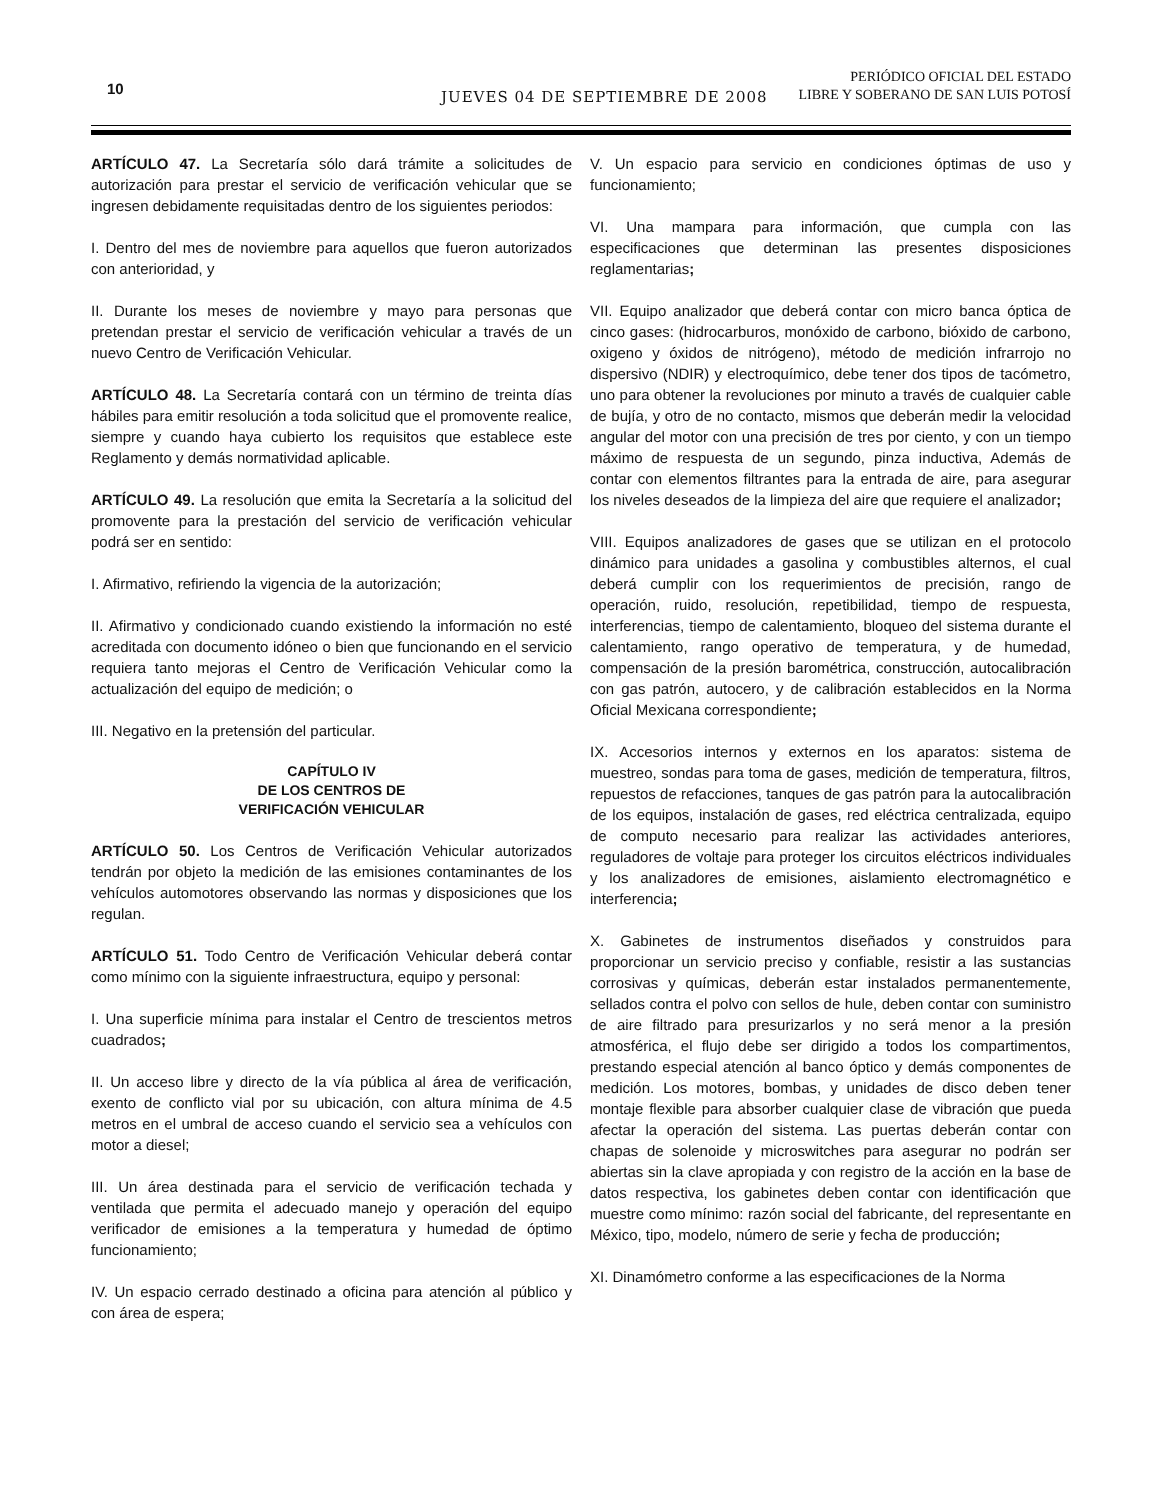10 JUEVES 04 DE SEPTIEMBRE DE 2008
PERIÓDICO OFICIAL DEL ESTADO
LIBRE Y SOBERANO DE SAN LUIS POTOSÍ
ARTÍCULO 47. La Secretaría sólo dará trámite a solicitudes de autorización para prestar el servicio de verificación vehicular que se ingresen debidamente requisitadas dentro de los siguientes periodos:
I. Dentro del mes de noviembre para aquellos que fueron autorizados con anterioridad, y
II. Durante los meses de noviembre y mayo para personas que pretendan prestar el servicio de verificación vehicular a través de un nuevo Centro de Verificación Vehicular.
ARTÍCULO 48. La Secretaría contará con un término de treinta días hábiles para emitir resolución a toda solicitud que el promovente realice, siempre y cuando haya cubierto los requisitos que establece este Reglamento y demás normatividad aplicable.
ARTÍCULO 49. La resolución que emita la Secretaría a la solicitud del promovente para la prestación del servicio de verificación vehicular podrá ser en sentido:
I. Afirmativo, refiriendo la vigencia de la autorización;
II. Afirmativo y condicionado cuando existiendo la información no esté acreditada con documento idóneo o bien que funcionando en el servicio requiera tanto mejoras el Centro de Verificación Vehicular como la actualización del equipo de medición; o
III. Negativo en la pretensión del particular.
CAPÍTULO IV
DE LOS CENTROS DE
VERIFICACIÓN VEHICULAR
ARTÍCULO 50. Los Centros de Verificación Vehicular autorizados tendrán por objeto la medición de las emisiones contaminantes de los vehículos automotores observando las normas y disposiciones que los regulan.
ARTÍCULO 51. Todo Centro de Verificación Vehicular deberá contar como mínimo con la siguiente infraestructura, equipo y personal:
I. Una superficie mínima para instalar el Centro de trescientos metros cuadrados;
II. Un acceso libre y directo de la vía pública al área de verificación, exento de conflicto vial por su ubicación, con altura mínima de 4.5 metros en el umbral de acceso cuando el servicio sea a vehículos con motor a diesel;
III. Un área destinada para el servicio de verificación techada y ventilada que permita el adecuado manejo y operación del equipo verificador de emisiones a la temperatura y humedad de óptimo funcionamiento;
IV. Un espacio cerrado destinado a oficina para atención al público y con área de espera;
V. Un espacio para servicio en condiciones óptimas de uso y funcionamiento;
VI. Una mampara para información, que cumpla con las especificaciones que determinan las presentes disposiciones reglamentarias;
VII. Equipo analizador que deberá contar con micro banca óptica de cinco gases: (hidrocarburos, monóxido de carbono, bióxido de carbono, oxigeno y óxidos de nitrógeno), método de medición infrarrojo no dispersivo (NDIR) y electroquímico, debe tener dos tipos de tacómetro, uno para obtener la revoluciones por minuto a través de cualquier cable de bujía, y otro de no contacto, mismos que deberán medir la velocidad angular del motor con una precisión de tres por ciento, y con un tiempo máximo de respuesta de un segundo, pinza inductiva, Además de contar con elementos filtrantes para la entrada de aire, para asegurar los niveles deseados de la limpieza del aire que requiere el analizador;
VIII. Equipos analizadores de gases que se utilizan en el protocolo dinámico para unidades a gasolina y combustibles alternos, el cual deberá cumplir con los requerimientos de precisión, rango de operación, ruido, resolución, repetibilidad, tiempo de respuesta, interferencias, tiempo de calentamiento, bloqueo del sistema durante el calentamiento, rango operativo de temperatura, y de humedad, compensación de la presión barométrica, construcción, autocalibración con gas patrón, autocero, y de calibración establecidos en la Norma Oficial Mexicana correspondiente;
IX. Accesorios internos y externos en los aparatos: sistema de muestreo, sondas para toma de gases, medición de temperatura, filtros, repuestos de refacciones, tanques de gas patrón para la autocalibración de los equipos, instalación de gases, red eléctrica centralizada, equipo de computo necesario para realizar las actividades anteriores, reguladores de voltaje para proteger los circuitos eléctricos individuales y los analizadores de emisiones, aislamiento electromagnético e interferencia;
X. Gabinetes de instrumentos diseñados y construidos para proporcionar un servicio preciso y confiable, resistir a las sustancias corrosivas y químicas, deberán estar instalados permanentemente, sellados contra el polvo con sellos de hule, deben contar con suministro de aire filtrado para presurizarlos y no será menor a la presión atmosférica, el flujo debe ser dirigido a todos los compartimentos, prestando especial atención al banco óptico y demás componentes de medición. Los motores, bombas, y unidades de disco deben tener montaje flexible para absorber cualquier clase de vibración que pueda afectar la operación del sistema. Las puertas deberán contar con chapas de solenoide y microswitches para asegurar no podrán ser abiertas sin la clave apropiada y con registro de la acción en la base de datos respectiva, los gabinetes deben contar con identificación que muestre como mínimo: razón social del fabricante, del representante en México, tipo, modelo, número de serie y fecha de producción;
XI. Dinamómetro conforme a las especificaciones de la Norma